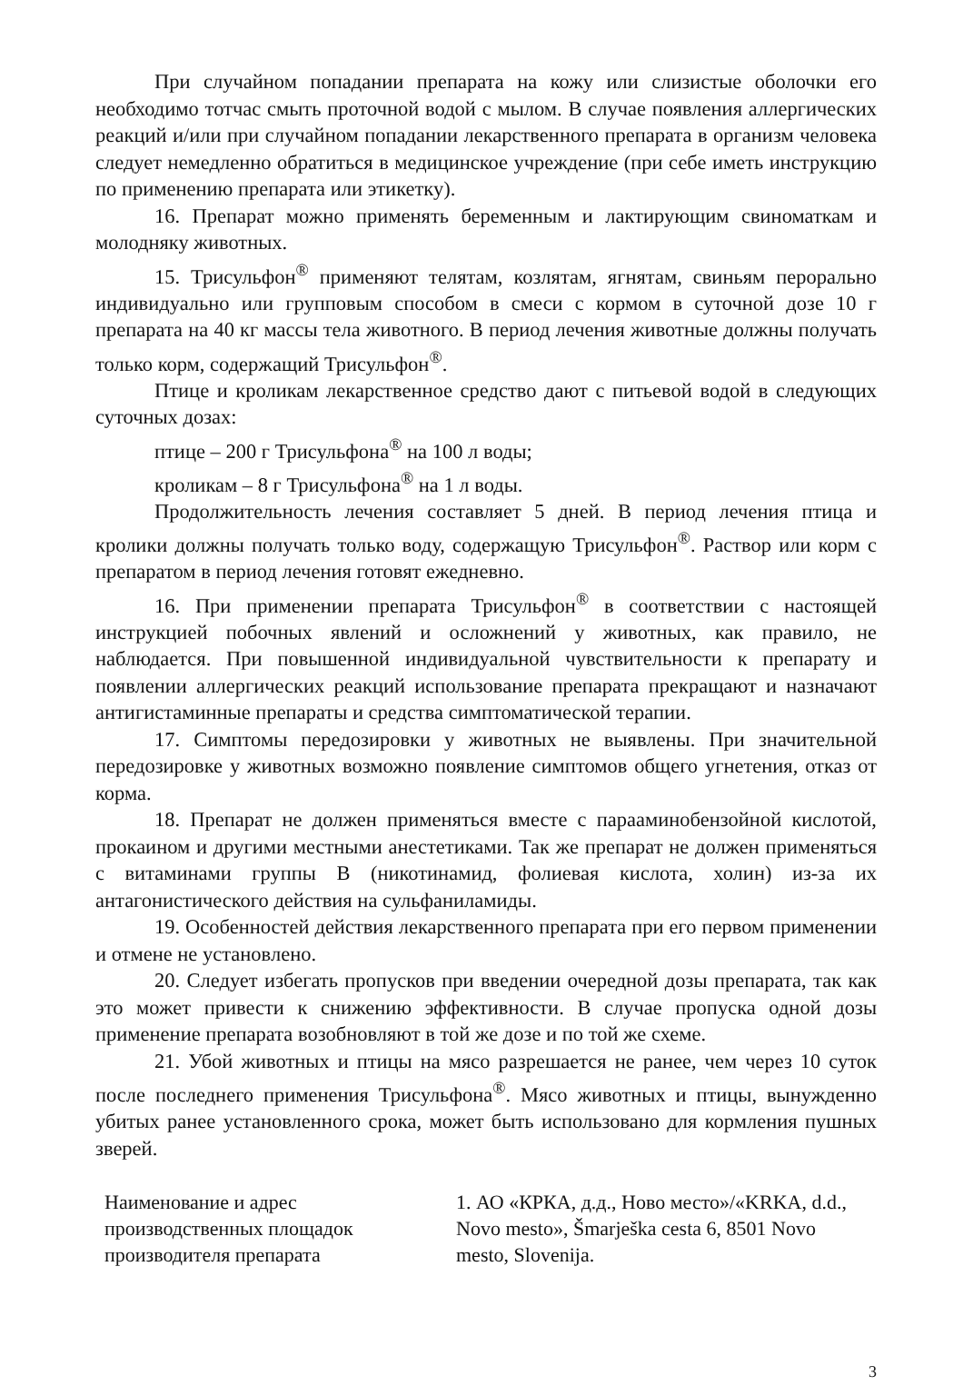При случайном попадании препарата на кожу или слизистые оболочки его необходимо тотчас смыть проточной водой с мылом. В случае появления аллергических реакций и/или при случайном попадании лекарственного препарата в организм человека следует немедленно обратиться в медицинское учреждение (при себе иметь инструкцию по применению препарата или этикетку).
16. Препарат можно применять беременным и лактирующим свиноматкам и молодняку животных.
15. Трисульфон<sup>®</sup> применяют телятам, козлятам, ягнятам, свиньям перорально индивидуально или групповым способом в смеси с кормом в суточной дозе 10 г препарата на 40 кг массы тела животного. В период лечения животные должны получать только корм, содержащий Трисульфон<sup>®</sup>.
Птице и кроликам лекарственное средство дают с питьевой водой в следующих суточных дозах:
птице – 200 г Трисульфона<sup>®</sup> на 100 л воды;
кроликам – 8 г Трисульфона<sup>®</sup> на 1 л воды.
Продолжительность лечения составляет 5 дней. В период лечения птица и кролики должны получать только воду, содержащую Трисульфон<sup>®</sup>. Раствор или корм с препаратом в период лечения готовят ежедневно.
16. При применении препарата Трисульфон<sup>®</sup> в соответствии с настоящей инструкцией побочных явлений и осложнений у животных, как правило, не наблюдается. При повышенной индивидуальной чувствительности к препарату и появлении аллергических реакций использование препарата прекращают и назначают антигистаминные препараты и средства симптоматической терапии.
17. Симптомы передозировки у животных не выявлены. При значительной передозировке у животных возможно появление симптомов общего угнетения, отказ от корма.
18. Препарат не должен применяться вместе с парааминобензойной кислотой, прокаином и другими местными анестетиками. Так же препарат не должен применяться с витаминами группы В (никотинамид, фолиевая кислота, холин) из-за их антагонистического действия на сульфаниламиды.
19. Особенностей действия лекарственного препарата при его первом применении и отмене не установлено.
20. Следует избегать пропусков при введении очередной дозы препарата, так как это может привести к снижению эффективности. В случае пропуска одной дозы применение препарата возобновляют в той же дозе и по той же схеме.
21. Убой животных и птицы на мясо разрешается не ранее, чем через 10 суток после последнего применения Трисульфона<sup>®</sup>. Мясо животных и птицы, вынужденно убитых ранее установленного срока, может быть использовано для кормления пушных зверей.
| Наименование и адрес производственных площадок производителя препарата | 1. АО «КРКА, д.д., Ново место»/«KRKA, d.d., Novo mesto», Šmarješka cesta 6, 8501 Novo mesto, Slovenija. |
3